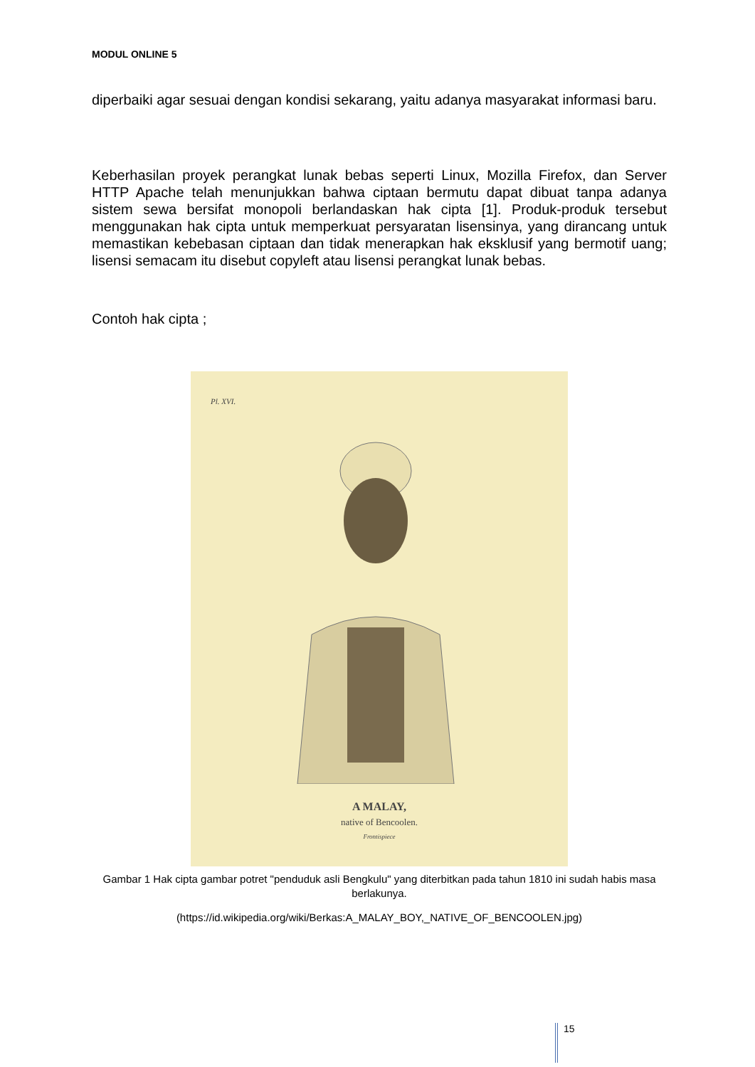MODUL ONLINE 5
diperbaiki agar sesuai dengan kondisi sekarang, yaitu adanya masyarakat informasi baru.
Keberhasilan proyek perangkat lunak bebas seperti Linux, Mozilla Firefox, dan Server HTTP Apache telah menunjukkan bahwa ciptaan bermutu dapat dibuat tanpa adanya sistem sewa bersifat monopoli berlandaskan hak cipta [1]. Produk-produk tersebut menggunakan hak cipta untuk memperkuat persyaratan lisensinya, yang dirancang untuk memastikan kebebasan ciptaan dan tidak menerapkan hak eksklusif yang bermotif uang; lisensi semacam itu disebut copyleft atau lisensi perangkat lunak bebas.
Contoh hak cipta ;
Pl. XVI.
A MALAY,
native of Bencoolen.
Frontispiece
Gambar 1 Hak cipta gambar potret "penduduk asli Bengkulu" yang diterbitkan pada tahun 1810 ini sudah habis masa berlakunya.
(https://id.wikipedia.org/wiki/Berkas:A_MALAY_BOY,_NATIVE_OF_BENCOOLEN.jpg)
15